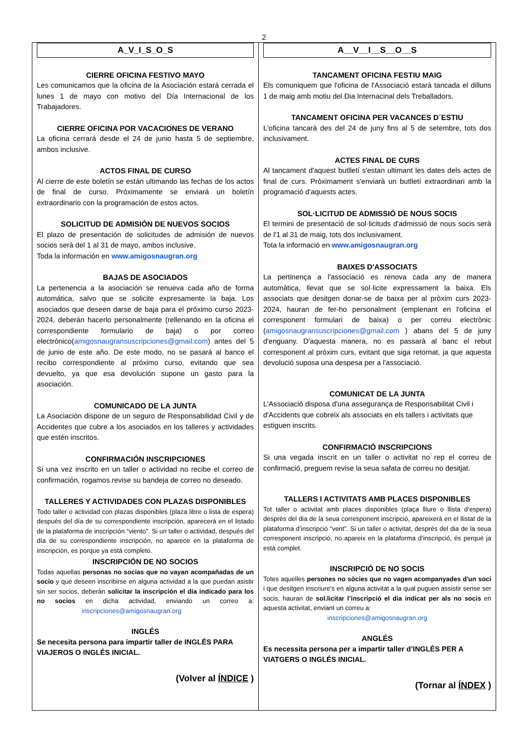2
A_V_I_S_O_S
CIERRE OFICINA FESTIVO MAYO
Les comunicamos que la oficina de la Asociación estará cerrada el lunes 1 de mayo con motivo del Día Internacional de los Trabajadores.
CIERRE OFICINA POR VACACIONES DE VERANO
La oficina cerrará desde el 24 de junio hasta 5 de septiembre, ambos inclusive.
ACTOS FINAL DE CURSO
Al cierre de este boletín se están ultimando las fechas de los actos de final de curso. Próximamente se enviará un boletín extraordinario con la programación de estos actos.
SOLICITUD DE ADMISIÓN DE NUEVOS SOCIOS
El plazo de presentación de solicitudes de admisión de nuevos socios será del 1 al 31 de mayo, ambos inclusive.
Toda la información en www.amigosnaugran.org
BAJAS DE ASOCIADOS
La pertenencia a la asociación se renueva cada año de forma automática, salvo que se solicite expresamente la baja. Los asociados que deseen darse de baja para el próximo curso 2023-2024, deberán hacerlo personalmente (rellenando en la oficina el correspondiente formulario de baja) o por correo electrónico(amigosnaugransuscripciones@gmail.com) antes del 5 de junio de este año. De este modo, no se pasará al banco el recibo correspondiente al próximo curso, evitando que sea devuelto, ya que esa devolución supone un gasto para la asociación.
COMUNICADO DE LA JUNTA
La Asociación dispone de un seguro de Responsabilidad Civil y de Accidentes que cubre a los asociados en los talleres y actividades que estén inscritos.
CONFIRMACIÓN INSCRIPCIONES
Si una vez inscrito en un taller o actividad no recibe el correo de confirmación, rogamos revise su bandeja de correo no deseado.
TALLERES Y ACTIVIDADES CON PLAZAS DISPONIBLES
Todo taller o actividad con plazas disponibles (plaza libre o lista de espera) después del día de su correspondiente inscripción, aparecerá en el listado de la plataforma de inscripción “viento”. Si un taller o actividad, después del día de su correspondiente inscripción, no aparece en la plataforma de inscripción, es porque ya está completo.
INSCRIPCIÓN DE NO SOCIOS
Todas aquellas personas no socias que no vayan acompañadas de un socio y que deseen inscribirse en alguna actividad a la que puedan asistir sin ser socios, deberán solicitar la inscripción el día indicado para los no socios en dicha actividad, enviando un correo a: inscripciones@amigosnaugran.org
INGLÉS
Se necesita persona para impartir taller de INGLÉS PARA VIAJEROS O INGLÉS INICIAL.
(Volver al ÍNDICE )
A__V__I__S__O__S
TANCAMENT OFICINA FESTIU MAIG
Els comuniquem que l'oficina de l'Associació estarà tancada el dilluns 1 de maig amb motiu del Dia Internacinal dels Treballadors.
TANCAMENT OFICINA PER VACANCES D´ESTIU
L'oficina tancarà des del 24 de juny fins al 5 de setembre, tots dos inclusivament.
ACTES FINAL DE CURS
Al tancament d'aquest butlletí s'estan ultimant les dates dels actes de final de curs. Pròximament s'enviarà un butlletí extraordinari amb la programació d'aquests actes.
SOL·LICITUD DE ADMISSIÓ DE NOUS SOCIS
El termini de presentació de sol·licituds d'admissió de nous socis serà de l'1 al 31 de maig, tots dos inclusivament.
Tota la informació en www.amigosnaugran.org
BAIXES D'ASSOCIATS
La pertinença a l'associació es renova cada any de manera automàtica, llevat que se sol·licite expressament la baixa. Els associats que desitgen donar-se de baixa per al pròxim curs 2023-2024, hauran de fer-ho personalment (emplenant en l'oficina el corresponent formulari de baixa) o per correu electrònic (amigosnaugransuscripciones@gmail.com ) abans del 5 de juny d'enguany. D'aquesta manera, no es passarà al banc el rebut corresponent al pròxim curs, evitant que siga retornat, ja que aquesta devolució suposa una despesa per a l'associació.
COMUNICAT DE LA JUNTA
L'Associació disposa d'una assegurança de Responsabilitat Civil i d'Accidents que cobreix als associats en els tallers i activitats que estiguen inscrits.
CONFIRMACIÓ INSCRIPCIONS
Si una vegada inscrit en un taller o activitat no rep el correu de confirmació, preguem revise la seua safata de correu no desitjat.
TALLERS I ACTIVITATS AMB PLACES DISPONIBLES
Tot taller o activitat amb places disponibles (plaça lliure o llista d’espera) després del dia de la seua corresponent inscripció, apareixerà en el llistat de la plataforma d’inscripció “vent”. Si un taller o activitat, després del dia de la seua corresponent inscripció, no apareix en la plataforma d’inscripció, és perquè ja està complet.
INSCRIPCIÓ DE NO SOCIS
Totes aquelles persones no sòcies que no vagen acompanyades d'un soci i que desitgen inscriure's en alguna activitat a la qual puguen assistir sense ser socis, hauran de sol.licitar l’inscripció el dia indicat per als no socis en aquesta activitat, enviant un correu a:
inscripciones@amigosnaugran.org
ANGLÉS
Es necessita persona per a impartir taller d’INGLÉS PER A VIATGERS O INGLÉS INICIAL.
(Tornar al ÍNDEX )